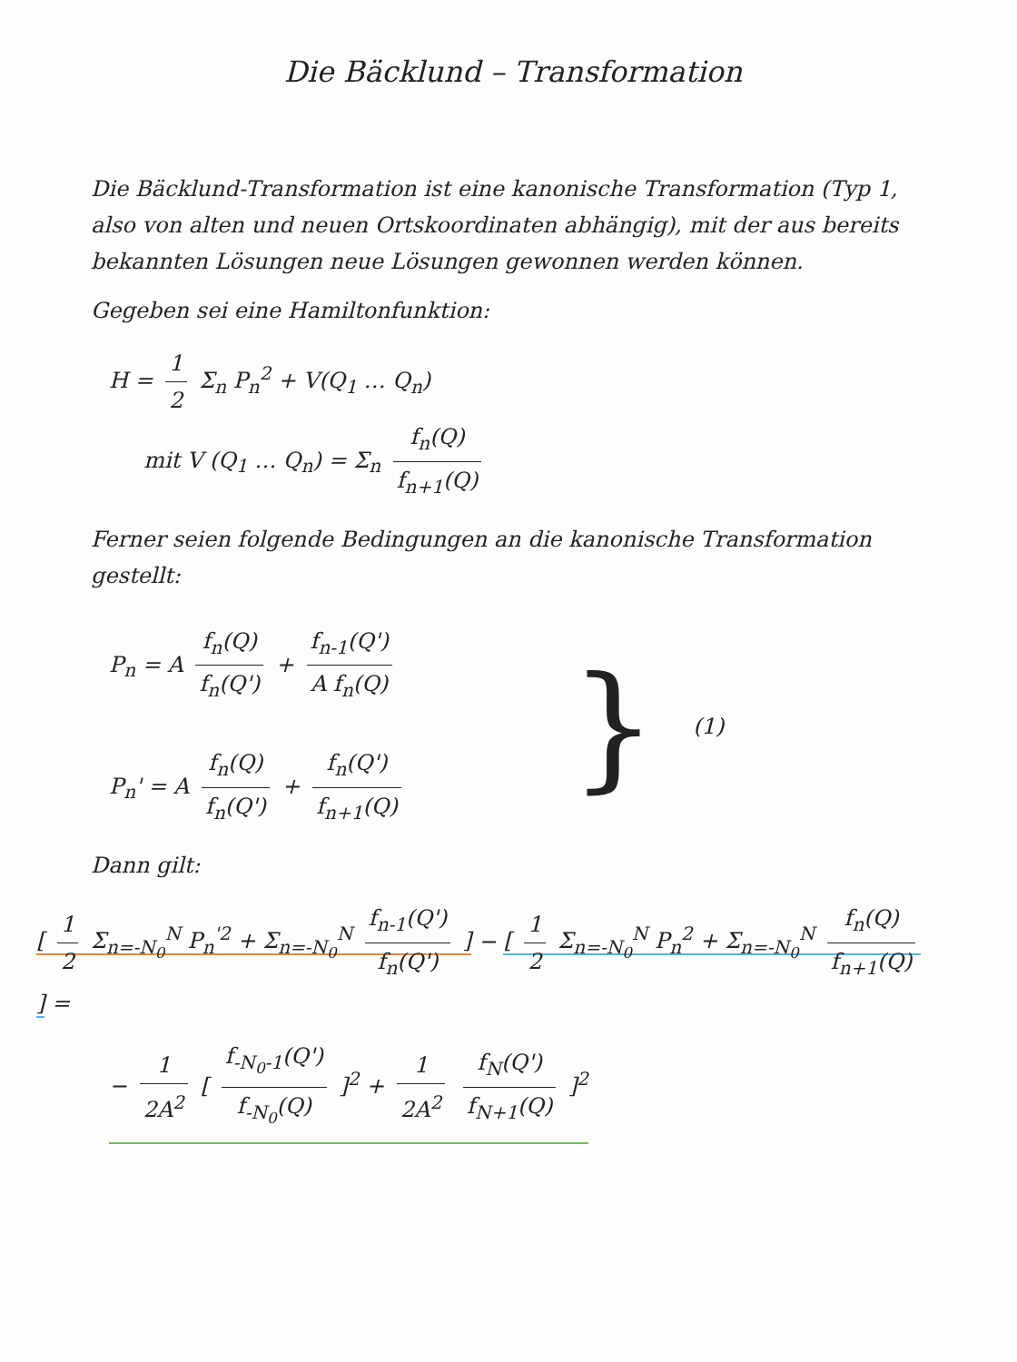Die Bäcklund – Transformation
Die Bäcklund-Transformation ist eine kanonische Transformation (Typ 1, also von alten und neuen Ortskoordinaten abhängig), mit der aus bereits bekannten Lösungen neue Lösungen gewonnen werden können.
Gegeben sei eine Hamiltonfunktion:
H = 1 2 Σ<sub>n</sub> P<sub>n</sub><sup>2</sup> + V(Q<sub>1</sub> … Q<sub>n</sub>)
mit V (Q<sub>1</sub> … Q<sub>n</sub>) = Σ<sub>n</sub> f<sub>n</sub>(Q) f<sub>n+1</sub>(Q)
Ferner seien folgende Bedingungen an die kanonische Transformation gestellt:
P<sub>n</sub> = A f<sub>n</sub>(Q) f<sub>n</sub>(Q') + f<sub>n-1</sub>(Q') A f<sub>n</sub>(Q)
P<sub>n</sub>' = A f<sub>n</sub>(Q) f<sub>n</sub>(Q') + f<sub>n</sub>(Q') f<sub>n+1</sub>(Q)
} (1)
Dann gilt:
[ 1 2 Σ<sub>n=-N<sub>0</sub></sub><sup>N</sup> P<sub>n</sub><sup>'2</sup> + Σ<sub>n=-N<sub>0</sub></sub><sup>N</sup> f<sub>n-1</sub>(Q') f<sub>n</sub>(Q') ] − [ 1 2 Σ<sub>n=-N<sub>0</sub></sub><sup>N</sup> P<sub>n</sub><sup>2</sup> + Σ<sub>n=-N<sub>0</sub></sub><sup>N</sup> f<sub>n</sub>(Q) f<sub>n+1</sub>(Q) ] =
− 1 2A<sup>2</sup> [ f<sub>-N<sub>0</sub>-1</sub>(Q') f<sub>-N<sub>0</sub></sub>(Q) ]<sup>2</sup> + 1 2A<sup>2</sup> f<sub>N</sub>(Q') f<sub>N+1</sub>(Q) ]<sup>2</sup>